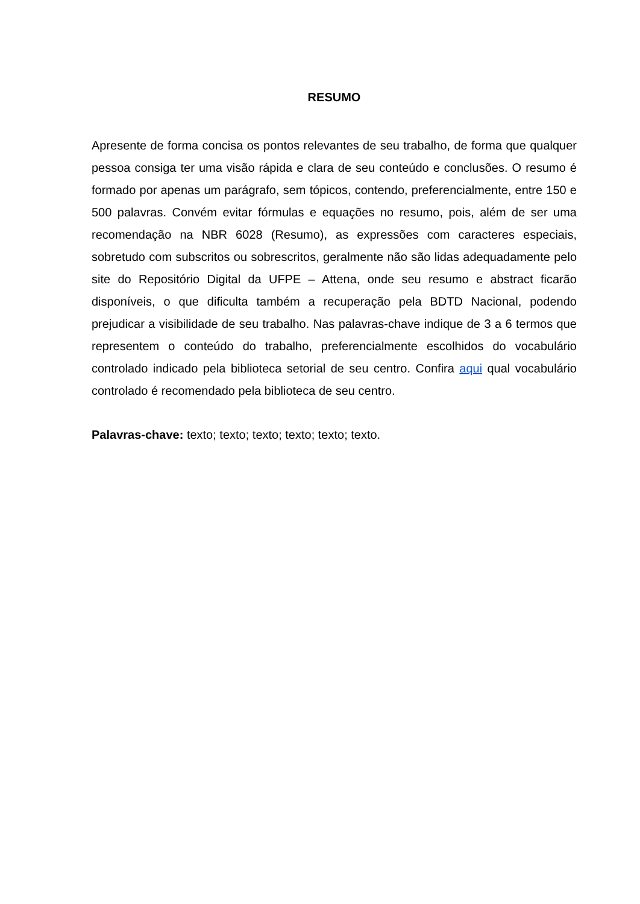RESUMO
Apresente de forma concisa os pontos relevantes de seu trabalho, de forma que qualquer pessoa consiga ter uma visão rápida e clara de seu conteúdo e conclusões. O resumo é formado por apenas um parágrafo, sem tópicos, contendo, preferencialmente, entre 150 e 500 palavras. Convém evitar fórmulas e equações no resumo, pois, além de ser uma recomendação na NBR 6028 (Resumo), as expressões com caracteres especiais, sobretudo com subscritos ou sobrescritos, geralmente não são lidas adequadamente pelo site do Repositório Digital da UFPE – Attena, onde seu resumo e abstract ficarão disponíveis, o que dificulta também a recuperação pela BDTD Nacional, podendo prejudicar a visibilidade de seu trabalho. Nas palavras-chave indique de 3 a 6 termos que representem o conteúdo do trabalho, preferencialmente escolhidos do vocabulário controlado indicado pela biblioteca setorial de seu centro. Confira aqui qual vocabulário controlado é recomendado pela biblioteca de seu centro.
Palavras-chave: texto; texto; texto; texto; texto; texto.